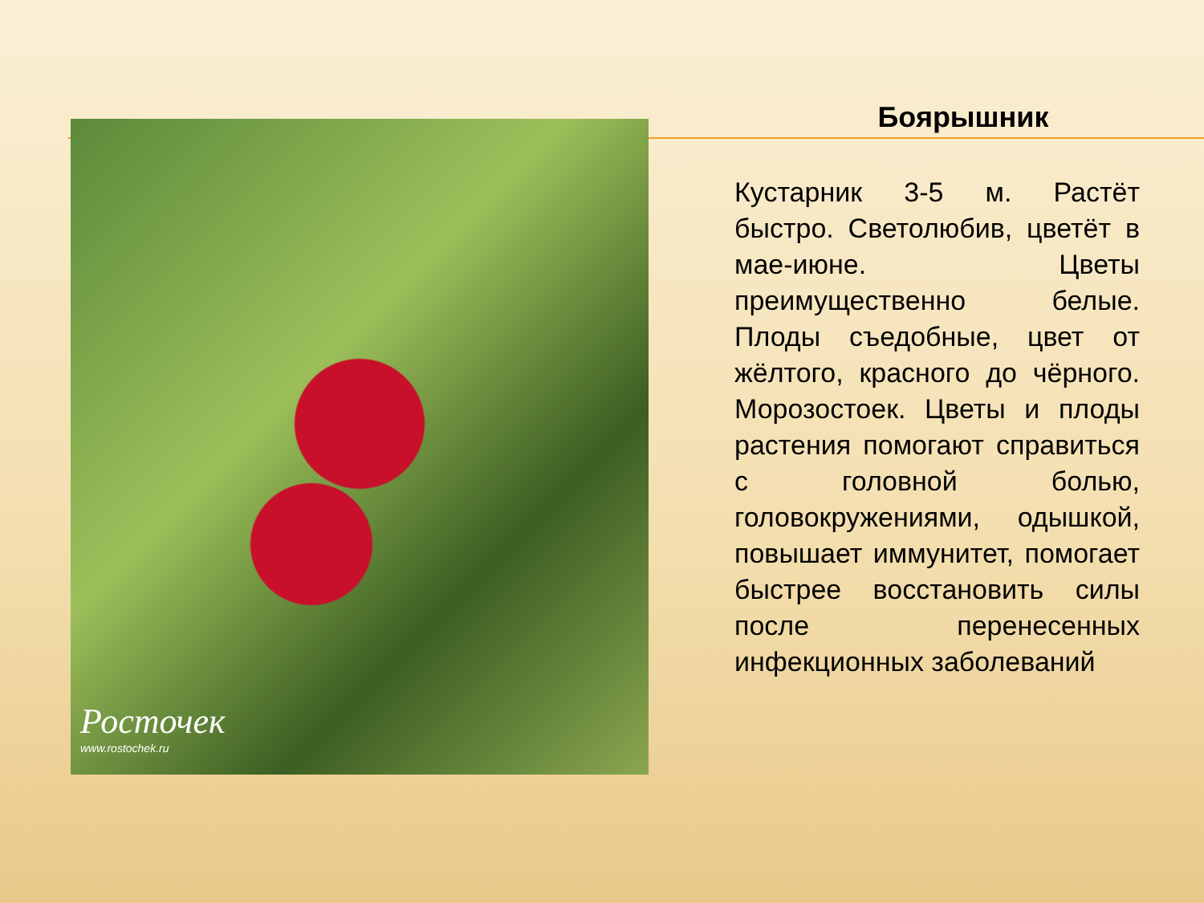Росточек
www.rostochek.ru
Боярышник
Кустарник 3-5 м. Растёт быстро. Светолюбив, цветёт в мае-июне. Цветы преимущественно белые. Плоды съедобные, цвет от жёлтого, красного до чёрного. Морозостоек. Цветы и плоды растения помогают справиться с головной болью, головокружениями, одышкой, повышает иммунитет, помогает быстрее восстановить силы после перенесенных инфекционных заболеваний